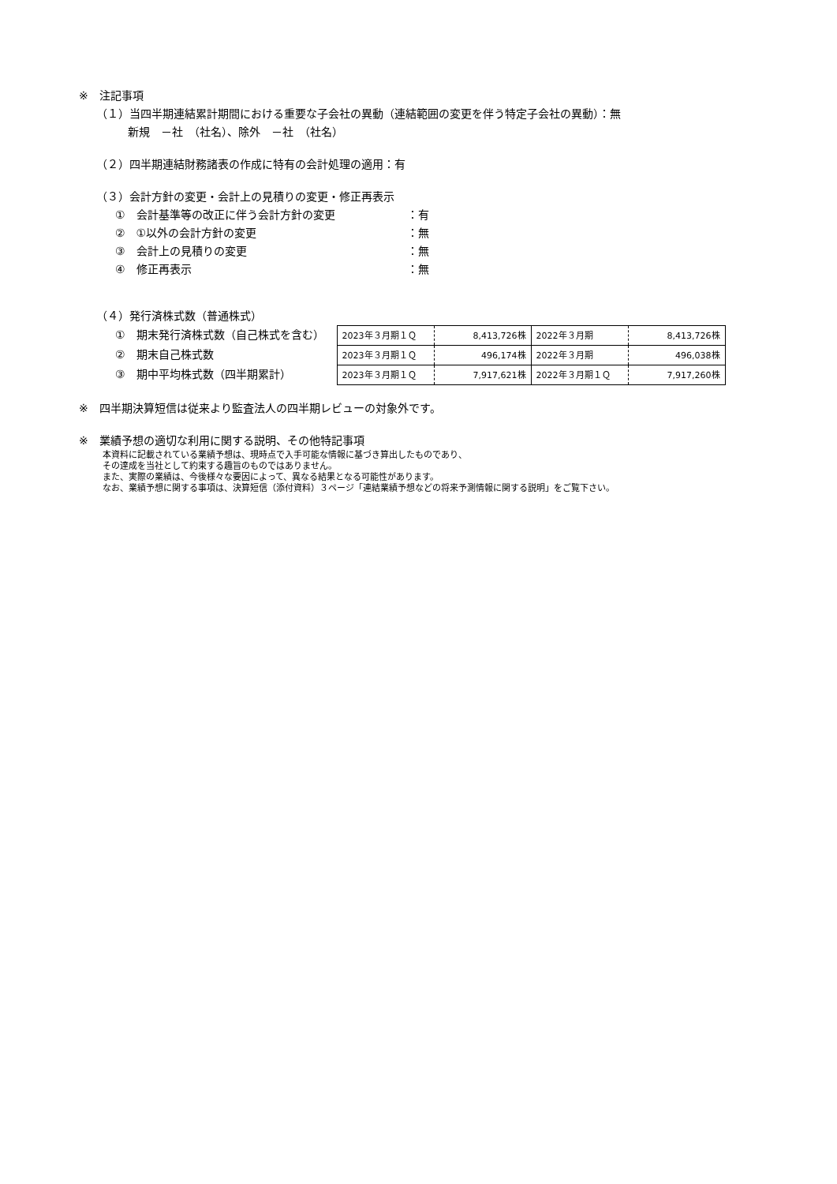※　注記事項
（１）当四半期連結累計期間における重要な子会社の異動（連結範囲の変更を伴う特定子会社の異動）：無
新規　－社　（社名）、除外　－社　（社名）
（２）四半期連結財務諸表の作成に特有の会計処理の適用：有
（３）会計方針の変更・会計上の見積りの変更・修正再表示
①　会計基準等の改正に伴う会計方針の変更 ：有
②　①以外の会計方針の変更 ：無
③　会計上の見積りの変更 ：無
④　修正再表示 ：無
（４）発行済株式数（普通株式）
①　期末発行済株式数（自己株式を含む）
②　期末自己株式数
③　期中平均株式数（四半期累計）
| 2023年３月期１Ｑ | 8,413,726株 | 2022年３月期 | 8,413,726株 |
| 2023年３月期１Ｑ | 496,174株 | 2022年３月期 | 496,038株 |
| 2023年３月期１Ｑ | 7,917,621株 | 2022年３月期１Ｑ | 7,917,260株 |
※　四半期決算短信は従来より監査法人の四半期レビューの対象外です。
※　業績予想の適切な利用に関する説明、その他特記事項
本資料に記載されている業績予想は、現時点で入手可能な情報に基づき算出したものであり、
その達成を当社として約束する趣旨のものではありません。
また、実際の業績は、今後様々な要因によって、異なる結果となる可能性があります。
なお、業績予想に関する事項は、決算短信（添付資料）３ページ「連結業績予想などの将来予測情報に関する説明」をご覧下さい。